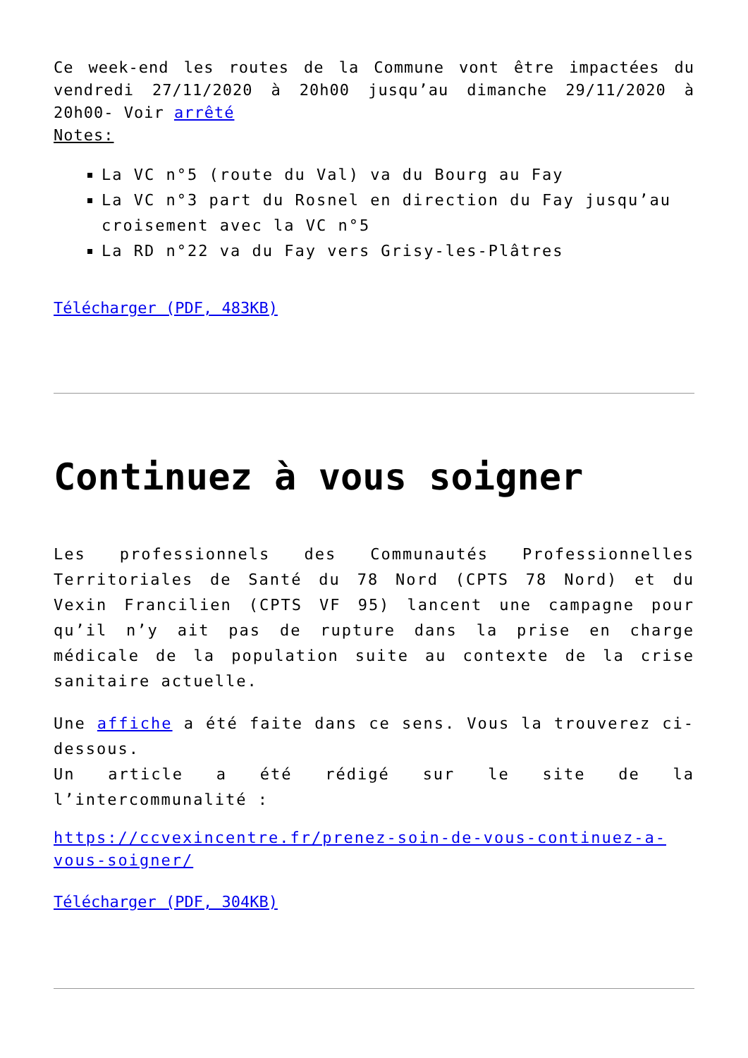Ce week-end les routes de la Commune vont être impactées du vendredi 27/11/2020 à 20h00 jusqu’au dimanche 29/11/2020 à 20h00- Voir arrêté
Notes:
La VC n°5 (route du Val) va du Bourg au Fay
La VC n°3 part du Rosnel en direction du Fay jusqu’au croisement avec la VC n°5
La RD n°22 va du Fay vers Grisy-les-Plâtres
Télécharger (PDF, 483KB)
Continuez à vous soigner
Les professionnels des Communautés Professionnelles Territoriales de Santé du 78 Nord (CPTS 78 Nord) et du Vexin Francilien (CPTS VF 95) lancent une campagne pour qu’il n’y ait pas de rupture dans la prise en charge médicale de la population suite au contexte de la crise sanitaire actuelle.
Une affiche a été faite dans ce sens. Vous la trouverez ci-dessous.
Un article a été rédigé sur le site de la l’intercommunalité :
https://ccvexincentre.fr/prenez-soin-de-vous-continuez-a-vous-soigner/
Télécharger (PDF, 304KB)